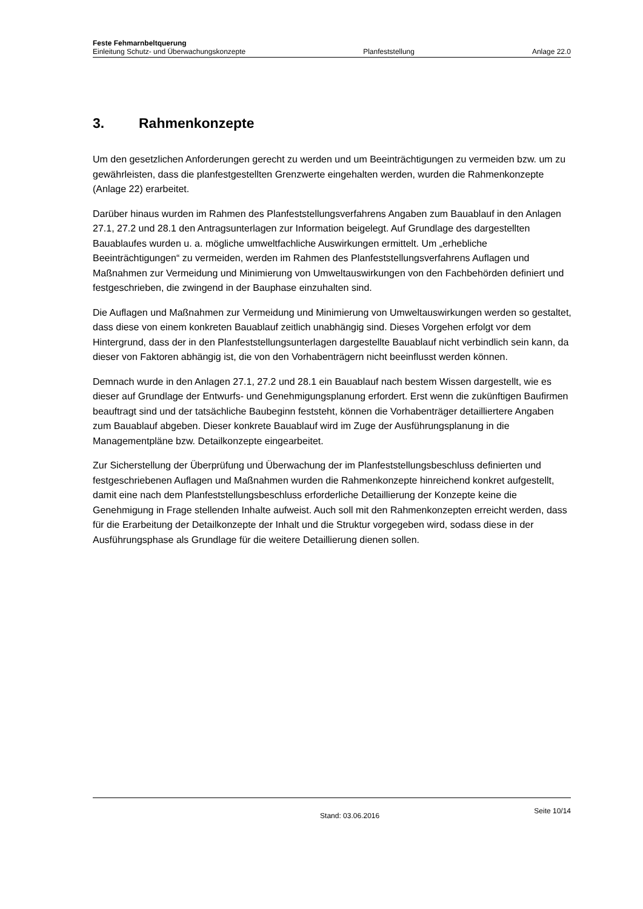Feste Fehmarnbeltquerung
Einleitung Schutz- und Überwachungskonzepte Planfeststellung Anlage 22.0
3. Rahmenkonzepte
Um den gesetzlichen Anforderungen gerecht zu werden und um Beeinträchtigungen zu vermeiden bzw. um zu gewährleisten, dass die planfestgestellten Grenzwerte eingehalten werden, wurden die Rahmenkonzepte (Anlage 22) erarbeitet.
Darüber hinaus wurden im Rahmen des Planfeststellungsverfahrens Angaben zum Bauablauf in den Anlagen 27.1, 27.2 und 28.1 den Antragsunterlagen zur Information beigelegt. Auf Grundlage des dargestellten Bauablaufes wurden u. a. mögliche umweltfachliche Auswirkungen ermittelt. Um „erhebliche Beeinträchtigungen“ zu vermeiden, werden im Rahmen des Planfeststellungsverfahrens Auflagen und Maßnahmen zur Vermeidung und Minimierung von Umweltauswirkungen von den Fachbehörden definiert und festgeschrieben, die zwingend in der Bauphase einzuhalten sind.
Die Auflagen und Maßnahmen zur Vermeidung und Minimierung von Umweltauswirkungen werden so gestaltet, dass diese von einem konkreten Bauablauf zeitlich unabhängig sind. Dieses Vorgehen erfolgt vor dem Hintergrund, dass der in den Planfeststellungsunterlagen dargestellte Bauablauf nicht verbindlich sein kann, da dieser von Faktoren abhängig ist, die von den Vorhabenträgern nicht beeinflusst werden können.
Demnach wurde in den Anlagen 27.1, 27.2 und 28.1 ein Bauablauf nach bestem Wissen dargestellt, wie es dieser auf Grundlage der Entwurfs- und Genehmigungsplanung erfordert. Erst wenn die zukünftigen Baufirmen beauftragt sind und der tatsächliche Baubeginn feststeht, können die Vorhabenträger detailliertere Angaben zum Bauablauf abgeben. Dieser konkrete Bauablauf wird im Zuge der Ausführungsplanung in die Managementpläne bzw. Detailkonzepte eingearbeitet.
Zur Sicherstellung der Überprüfung und Überwachung der im Planfeststellungsbeschluss definierten und festgeschriebenen Auflagen und Maßnahmen wurden die Rahmenkonzepte hinreichend konkret aufgestellt, damit eine nach dem Planfeststellungsbeschluss erforderliche Detaillierung der Konzepte keine die Genehmigung in Frage stellenden Inhalte aufweist. Auch soll mit den Rahmenkonzepten erreicht werden, dass für die Erarbeitung der Detailkonzepte der Inhalt und die Struktur vorgegeben wird, sodass diese in der Ausführungsphase als Grundlage für die weitere Detaillierung dienen sollen.
Stand: 03.06.2016 Seite 10/14